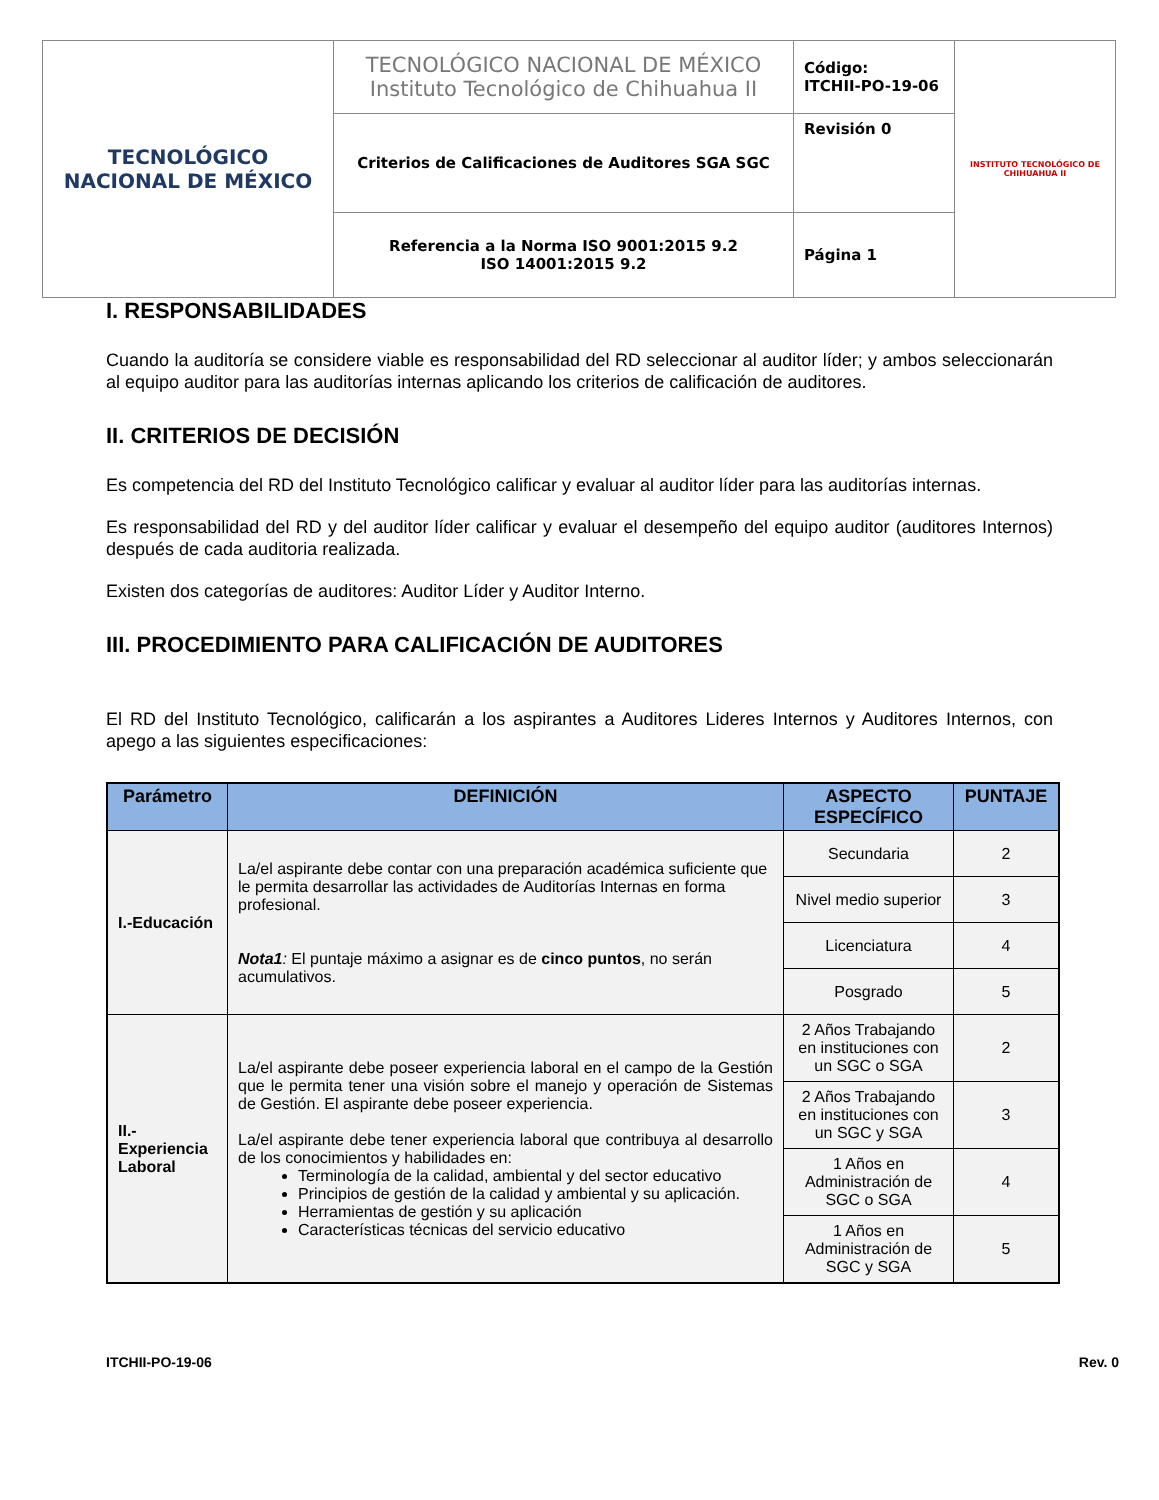| TECNOLÓGICO NACIONAL DE MÉXICO | TECNOLÓGICO NACIONAL DE MÉXICO Instituto Tecnológico de Chihuahua II | Código: ITCHII-PO-19-06 | INSTITUTO TECNOLÓGICO DE CHIHUAHUA II |
| | Criterios de Calificaciones de Auditores SGA SGC | Revisión 0 | |
| | Referencia a la Norma ISO 9001:2015 9.2 ISO 14001:2015 9.2 | Página 1 | |
I. RESPONSABILIDADES
Cuando la auditoría se considere viable es responsabilidad del RD seleccionar al auditor líder; y ambos seleccionarán al equipo auditor para las auditorías internas aplicando los criterios de calificación de auditores.
II. CRITERIOS DE DECISIÓN
Es competencia del RD del Instituto Tecnológico calificar y evaluar al auditor líder para las auditorías internas.
Es responsabilidad del RD y del auditor líder calificar y evaluar el desempeño del equipo auditor (auditores Internos) después de cada auditoria realizada.
Existen dos categorías de auditores: Auditor Líder y Auditor Interno.
III. PROCEDIMIENTO PARA CALIFICACIÓN DE AUDITORES
El RD del Instituto Tecnológico, calificarán a los aspirantes a Auditores Lideres Internos y Auditores Internos, con apego a las siguientes especificaciones:
| Parámetro | DEFINICIÓN | ASPECTO ESPECÍFICO | PUNTAJE |
| --- | --- | --- | --- |
| I.-Educación | La/el aspirante debe contar con una preparación académica suficiente que le permita desarrollar las actividades de Auditorías Internas en forma profesional. Nota1 : El puntaje máximo a asignar es de cinco puntos , no serán acumulativos. | Secundaria | 2 |
| | | Nivel medio superior | 3 |
| | | Licenciatura | 4 |
| | | Posgrado | 5 |
| II.- Experiencia Laboral | La/el aspirante debe poseer experiencia laboral en el campo de la Gestión que le permita tener una visión sobre el manejo y operación de Sistemas de Gestión. El aspirante debe poseer experiencia. La/el aspirante debe tener experiencia laboral que contribuya al desarrollo de los conocimientos y habilidades en: Terminología de la calidad, ambiental y del sector educativo Principios de gestión de la calidad y ambiental y su aplicación. Herramientas de gestión y su aplicación Características técnicas del servicio educativo | 2 Años Trabajando en instituciones con un SGC o SGA | 2 |
| | | 2 Años Trabajando en instituciones con un SGC y SGA | 3 |
| | | 1 Años en Administración de SGC o SGA | 4 |
| | | 1 Años en Administración de SGC y SGA | 5 |
ITCHII-PO-19-06 Rev. 0